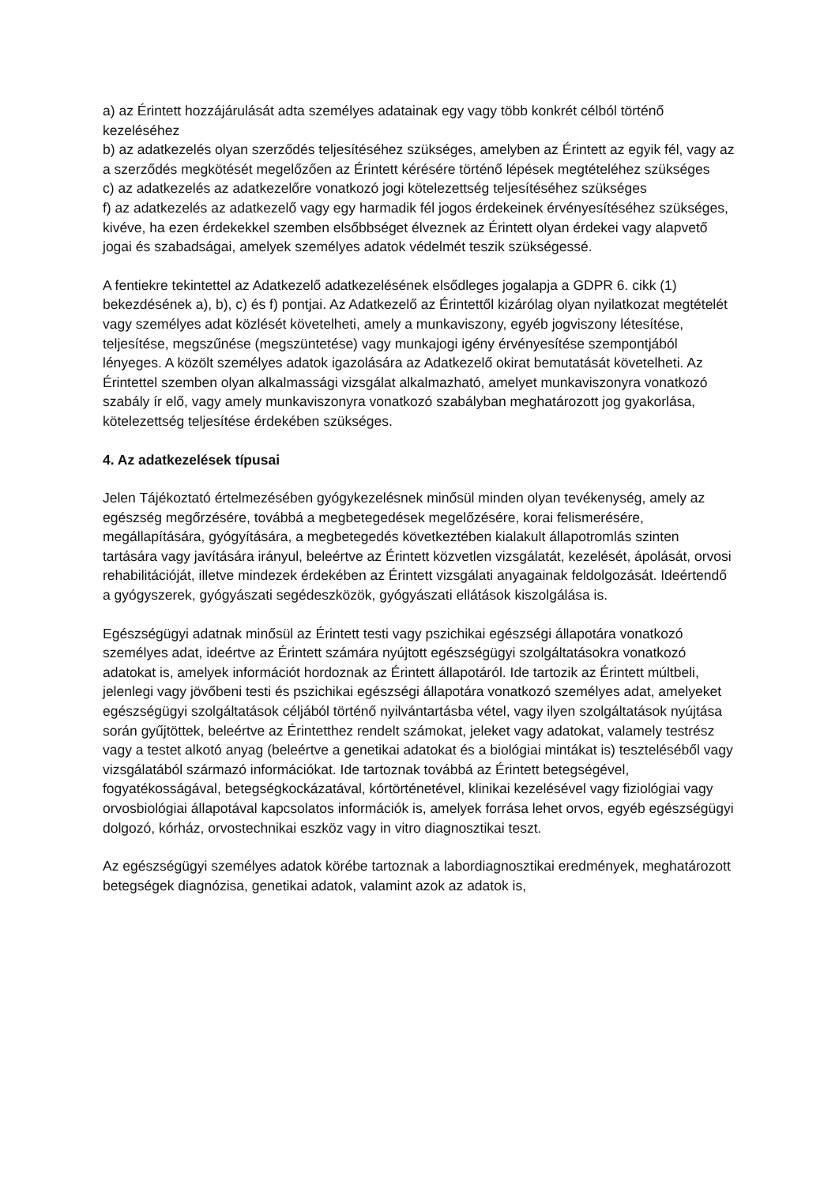a) az Érintett hozzájárulását adta személyes adatainak egy vagy több konkrét célból történő kezeléséhez
b) az adatkezelés olyan szerződés teljesítéséhez szükséges, amelyben az Érintett az egyik fél, vagy az a szerződés megkötését megelőzően az Érintett kérésére történő lépések megtételéhez szükséges
c) az adatkezelés az adatkezelőre vonatkozó jogi kötelezettség teljesítéséhez szükséges
f) az adatkezelés az adatkezelő vagy egy harmadik fél jogos érdekeinek érvényesítéséhez szükséges, kivéve, ha ezen érdekekkel szemben elsőbbséget élveznek az Érintett olyan érdekei vagy alapvető jogai és szabadságai, amelyek személyes adatok védelmét teszik szükségessé.
A fentiekre tekintettel az Adatkezelő adatkezelésének elsődleges jogalapja a GDPR 6. cikk (1) bekezdésének a), b), c) és f) pontjai. Az Adatkezelő az Érintettől kizárólag olyan nyilatkozat megtételét vagy személyes adat közlését követelheti, amely a munkaviszony, egyéb jogviszony létesítése, teljesítése, megszűnése (megszüntetése) vagy munkajogi igény érvényesítése szempontjából lényeges. A közölt személyes adatok igazolására az Adatkezelő okirat bemutatását követelheti. Az Érintettel szemben olyan alkalmassági vizsgálat alkalmazható, amelyet munkaviszonyra vonatkozó szabály ír elő, vagy amely munkaviszonyra vonatkozó szabályban meghatározott jog gyakorlása, kötelezettség teljesítése érdekében szükséges.
4. Az adatkezelések típusai
Jelen Tájékoztató értelmezésében gyógykezelésnek minősül minden olyan tevékenység, amely az egészség megőrzésére, továbbá a megbetegedések megelőzésére, korai felismerésére, megállapítására, gyógyítására, a megbetegedés következtében kialakult állapotromlás szinten tartására vagy javítására irányul, beleértve az Érintett közvetlen vizsgálatát, kezelését, ápolását, orvosi rehabilitációját, illetve mindezek érdekében az Érintett vizsgálati anyagainak feldolgozását. Ideértendő a gyógyszerek, gyógyászati segédeszközök, gyógyászati ellátások kiszolgálása is.
Egészségügyi adatnak minősül az Érintett testi vagy pszichikai egészségi állapotára vonatkozó személyes adat, ideértve az Érintett számára nyújtott egészségügyi szolgáltatásokra vonatkozó adatokat is, amelyek információt hordoznak az Érintett állapotáról. Ide tartozik az Érintett múltbeli, jelenlegi vagy jövőbeni testi és pszichikai egészségi állapotára vonatkozó személyes adat, amelyeket egészségügyi szolgáltatások céljából történő nyilvántartásba vétel, vagy ilyen szolgáltatások nyújtása során gyűjtöttek, beleértve az Érintetthez rendelt számokat, jeleket vagy adatokat, valamely testrész vagy a testet alkotó anyag (beleértve a genetikai adatokat és a biológiai mintákat is) teszteléséből vagy vizsgálatából származó információkat. Ide tartoznak továbbá az Érintett betegségével, fogyatékosságával, betegségkockázatával, kórtörténetével, klinikai kezelésével vagy fiziológiai vagy orvosbiológiai állapotával kapcsolatos információk is, amelyek forrása lehet orvos, egyéb egészségügyi dolgozó, kórház, orvostechnikai eszköz vagy in vitro diagnosztikai teszt.
Az egészségügyi személyes adatok körébe tartoznak a labordiagnosztikai eredmények, meghatározott betegségek diagnózisa, genetikai adatok, valamint azok az adatok is,